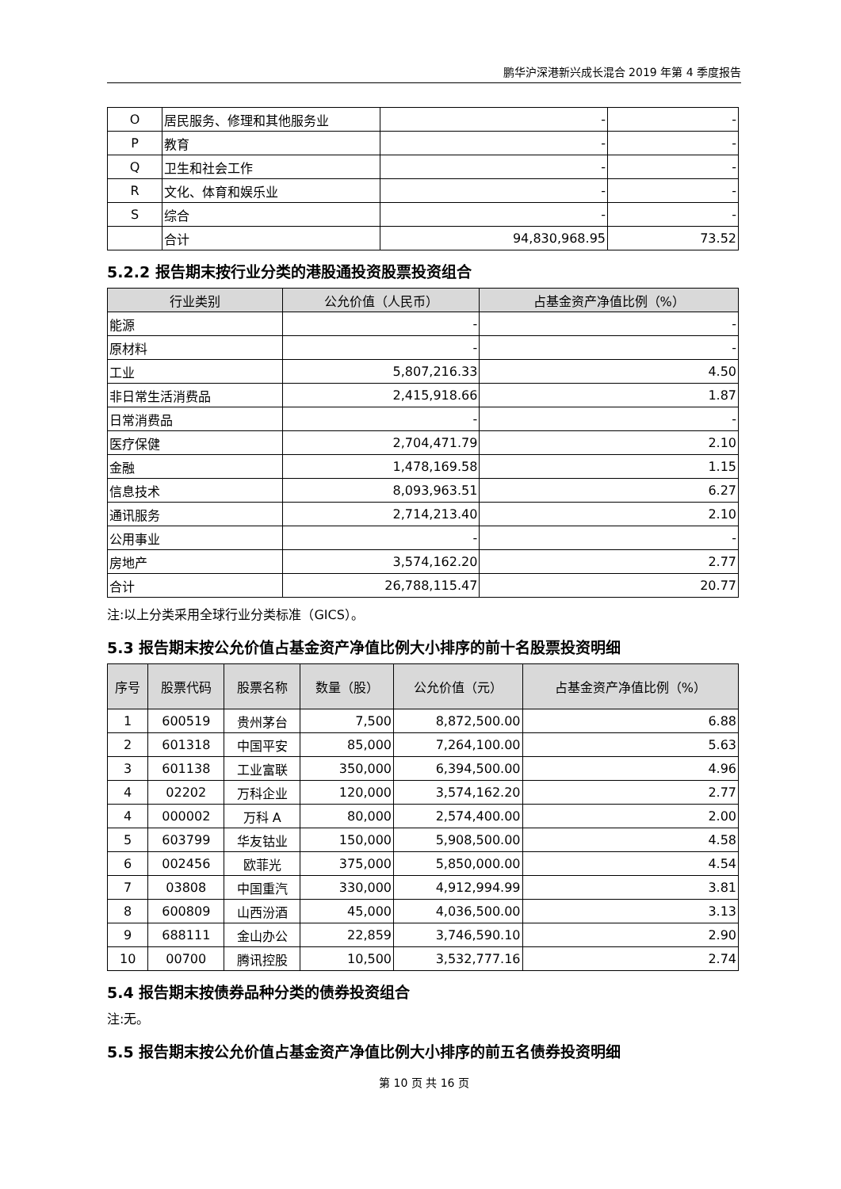鹏华沪深港新兴成长混合 2019 年第 4 季度报告
| O | 居民服务、修理和其他服务业 | - | - |
| P | 教育 | - | - |
| Q | 卫生和社会工作 | - | - |
| R | 文化、体育和娱乐业 | - | - |
| S | 综合 | - | - |
| | 合计 | 94,830,968.95 | 73.52 |
5.2.2 报告期末按行业分类的港股通投资股票投资组合
| 行业类别 | 公允价值（人民币） | 占基金资产净值比例（%） |
| --- | --- | --- |
| 能源 | - | - |
| 原材料 | - | - |
| 工业 | 5,807,216.33 | 4.50 |
| 非日常生活消费品 | 2,415,918.66 | 1.87 |
| 日常消费品 | - | - |
| 医疗保健 | 2,704,471.79 | 2.10 |
| 金融 | 1,478,169.58 | 1.15 |
| 信息技术 | 8,093,963.51 | 6.27 |
| 通讯服务 | 2,714,213.40 | 2.10 |
| 公用事业 | - | - |
| 房地产 | 3,574,162.20 | 2.77 |
| 合计 | 26,788,115.47 | 20.77 |
注:以上分类采用全球行业分类标准（GICS）。
5.3 报告期末按公允价值占基金资产净值比例大小排序的前十名股票投资明细
| 序号 | 股票代码 | 股票名称 | 数量（股） | 公允价值（元） | 占基金资产净值比例（%） |
| --- | --- | --- | --- | --- | --- |
| 1 | 600519 | 贵州茅台 | 7,500 | 8,872,500.00 | 6.88 |
| 2 | 601318 | 中国平安 | 85,000 | 7,264,100.00 | 5.63 |
| 3 | 601138 | 工业富联 | 350,000 | 6,394,500.00 | 4.96 |
| 4 | 02202 | 万科企业 | 120,000 | 3,574,162.20 | 2.77 |
| 4 | 000002 | 万科 A | 80,000 | 2,574,400.00 | 2.00 |
| 5 | 603799 | 华友钴业 | 150,000 | 5,908,500.00 | 4.58 |
| 6 | 002456 | 欧菲光 | 375,000 | 5,850,000.00 | 4.54 |
| 7 | 03808 | 中国重汽 | 330,000 | 4,912,994.99 | 3.81 |
| 8 | 600809 | 山西汾酒 | 45,000 | 4,036,500.00 | 3.13 |
| 9 | 688111 | 金山办公 | 22,859 | 3,746,590.10 | 2.90 |
| 10 | 00700 | 腾讯控股 | 10,500 | 3,532,777.16 | 2.74 |
5.4 报告期末按债券品种分类的债券投资组合
注:无。
5.5 报告期末按公允价值占基金资产净值比例大小排序的前五名债券投资明细
第 10 页 共 16 页